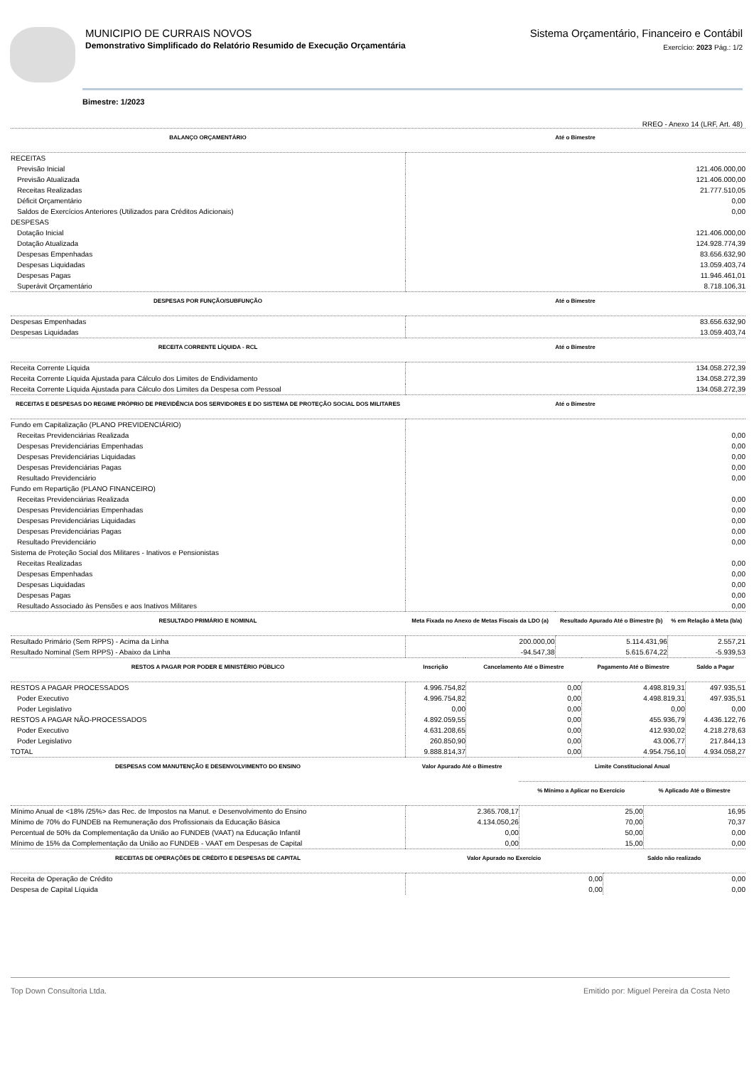MUNICIPIO DE CURRAIS NOVOS
Demonstrativo Simplificado do Relatório Resumido de Execução Orçamentária
Sistema Orçamentário, Financeiro e Contábil
Exercício: 2023 Pág.: 1/2
Bimestre: 1/2023
RREO - Anexo 14 (LRF, Art. 48)
| BALANÇO ORÇAMENTÁRIO | Até o Bimestre |
| --- | --- |
| RECEITAS | |
| Previsão Inicial | 121.406.000,00 |
| Previsão Atualizada | 121.406.000,00 |
| Receitas Realizadas | 21.777.510,05 |
| Déficit Orçamentário | 0,00 |
| Saldos de Exercícios Anteriores (Utilizados para Créditos Adicionais) | 0,00 |
| DESPESAS | |
| Dotação Inicial | 121.406.000,00 |
| Dotação Atualizada | 124.928.774,39 |
| Despesas Empenhadas | 83.656.632,90 |
| Despesas Liquidadas | 13.059.403,74 |
| Despesas Pagas | 11.946.461,01 |
| Superávit Orçamentário | 8.718.106,31 |
| DESPESAS POR FUNÇÃO/SUBFUNÇÃO | Até o Bimestre |
| Despesas Empenhadas | 83.656.632,90 |
| Despesas Liquidadas | 13.059.403,74 |
| RECEITA CORRENTE LÍQUIDA - RCL | Até o Bimestre |
| Receita Corrente Líquida | 134.058.272,39 |
| Receita Corrente Líquida Ajustada para Cálculo dos Limites de Endividamento | 134.058.272,39 |
| Receita Corrente Líquida Ajustada para Cálculo dos Limites da Despesa com Pessoal | 134.058.272,39 |
| RECEITAS E DESPESAS DO REGIME PRÓPRIO DE PREVIDÊNCIA DOS SERVIDORES E DO SISTEMA DE PROTEÇÃO SOCIAL DOS MILITARES | Até o Bimestre |
| Fundo em Capitalização (PLANO PREVIDENCIÁRIO) | |
| Receitas Previdenciárias Realizada | 0,00 |
| Despesas Previdenciárias Empenhadas | 0,00 |
| Despesas Previdenciárias Liquidadas | 0,00 |
| Despesas Previdenciárias Pagas | 0,00 |
| Resultado Previdenciário | 0,00 |
| Fundo em Repartição (PLANO FINANCEIRO) | |
| Receitas Previdenciárias Realizada | 0,00 |
| Despesas Previdenciárias Empenhadas | 0,00 |
| Despesas Previdenciárias Liquidadas | 0,00 |
| Despesas Previdenciárias Pagas | 0,00 |
| Resultado Previdenciário | 0,00 |
| Sistema de Proteção Social dos Militares - Inativos e Pensionistas | |
| Receitas Realizadas | 0,00 |
| Despesas Empenhadas | 0,00 |
| Despesas Liquidadas | 0,00 |
| Despesas Pagas | 0,00 |
| Resultado Associado às Pensões e aos Inativos Militares | 0,00 |
| RESULTADO PRIMÁRIO E NOMINAL | Meta Fixada no Anexo de Metas Fiscais da LDO (a) | Resultado Apurado Até o Bimestre (b) | % em Relação à Meta (b/a) |
| --- | --- | --- | --- |
| Resultado Primário (Sem RPPS) - Acima da Linha | 200.000,00 | 5.114.431,96 | 2.557,21 |
| Resultado Nominal (Sem RPPS) - Abaixo da Linha | -94.547,38 | 5.615.674,22 | -5.939,53 |
| RESTOS A PAGAR POR PODER E MINISTÉRIO PÚBLICO | Inscrição | Cancelamento Até o Bimestre | Pagamento Até o Bimestre | Saldo a Pagar |
| --- | --- | --- | --- | --- |
| RESTOS A PAGAR PROCESSADOS | 4.996.754,82 | 0,00 | 4.498.819,31 | 497.935,51 |
| Poder Executivo | 4.996.754,82 | 0,00 | 4.498.819,31 | 497.935,51 |
| Poder Legislativo | 0,00 | 0,00 | 0,00 | 0,00 |
| RESTOS A PAGAR NÃO-PROCESSADOS | 4.892.059,55 | 0,00 | 455.936,79 | 4.436.122,76 |
| Poder Executivo | 4.631.208,65 | 0,00 | 412.930,02 | 4.218.278,63 |
| Poder Legislativo | 260.850,90 | 0,00 | 43.006,77 | 217.844,13 |
| TOTAL | 9.888.814,37 | 0,00 | 4.954.756,10 | 4.934.058,27 |
| DESPESAS COM MANUTENÇÃO E DESENVOLVIMENTO DO ENSINO | Valor Apurado Até o Bimestre | Limite Constitucional Anual | |
| --- | --- | --- | --- |
| | | % Mínimo a Aplicar no Exercício | % Aplicado Até o Bimestre |
| Mínimo Anual de <18% /25%> das Rec. de Impostos na Manut. e Desenvolvimento do Ensino | 2.365.708,17 | 25,00 | 16,95 |
| Mínimo de 70% do FUNDEB na Remuneração dos Profissionais da Educação Básica | 4.134.050,26 | 70,00 | 70,37 |
| Percentual de 50% da Complementação da União ao FUNDEB (VAAT) na Educação Infantil | 0,00 | 50,00 | 0,00 |
| Mínimo de 15% da Complementação da União ao FUNDEB - VAAT em Despesas de Capital | 0,00 | 15,00 | 0,00 |
| RECEITAS DE OPERAÇÕES DE CRÉDITO E DESPESAS DE CAPITAL | Valor Apurado no Exercício | Saldo não realizado |
| --- | --- | --- |
| Receita de Operação de Crédito | 0,00 | 0,00 |
| Despesa de Capital Líquida | 0,00 | 0,00 |
Top Down Consultoria Ltda. Emitido por: Miguel Pereira da Costa Neto